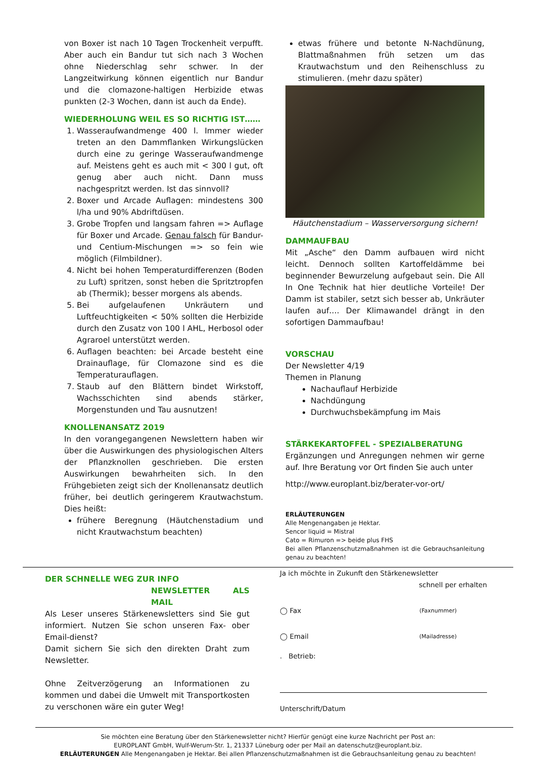von Boxer ist nach 10 Tagen Trockenheit verpufft. Aber auch ein Bandur tut sich nach 3 Wochen ohne Niederschlag sehr schwer. In der Langzeitwirkung können eigentlich nur Bandur und die clomazone-haltigen Herbizide etwas punkten (2-3 Wochen, dann ist auch da Ende).
WIEDERHOLUNG WEIL ES SO RICHTIG IST……
1. Wasseraufwandmenge 400 l. Immer wieder treten an den Dammflanken Wirkungslücken durch eine zu geringe Wasseraufwandmenge auf. Meistens geht es auch mit < 300 l gut, oft genug aber auch nicht. Dann muss nachgespritzt werden. Ist das sinnvoll?
2. Boxer und Arcade Auflagen: mindestens 300 l/ha und 90% Abdriftdüsen.
3. Grobe Tropfen und langsam fahren => Auflage für Boxer und Arcade. Genau falsch für Bandur- und Centium-Mischungen => so fein wie möglich (Filmbildner).
4. Nicht bei hohen Temperaturdifferenzen (Boden zu Luft) spritzen, sonst heben die Spritztropfen ab (Thermik); besser morgens als abends.
5. Bei aufgelaufenen Unkräutern und Luftfeuchtigkeiten < 50% sollten die Herbizide durch den Zusatz von 100 l AHL, Herbosol oder Agraroel unterstützt werden.
6. Auflagen beachten: bei Arcade besteht eine Drainauflage, für Clomazone sind es die Temperaturauflagen.
7. Staub auf den Blättern bindet Wirkstoff, Wachsschichten sind abends stärker, Morgenstunden und Tau ausnutzen!
KNOLLENANSATZ 2019
In den vorangegangenen Newslettern haben wir über die Auswirkungen des physiologischen Alters der Pflanzknollen geschrieben. Die ersten Auswirkungen bewahrheiten sich. In den Frühgebieten zeigt sich der Knollenansatz deutlich früher, bei deutlich geringerem Krautwachstum. Dies heißt:
frühere Beregnung (Häutchenstadium und nicht Krautwachstum beachten)
etwas frühere und betonte N-Nachdünung, Blattmaßnahmen früh setzen um das Krautwachstum und den Reihenschluss zu stimulieren. (mehr dazu später)
Häutchenstadium – Wasserversorgung sichern!
DAMMAUFBAU
Mit „Asche“ den Damm aufbauen wird nicht leicht. Dennoch sollten Kartoffeldämme bei beginnender Bewurzelung aufgebaut sein. Die All In One Technik hat hier deutliche Vorteile! Der Damm ist stabiler, setzt sich besser ab, Unkräuter laufen auf…. Der Klimawandel drängt in den sofortigen Dammaufbau!
VORSCHAU
Der Newsletter 4/19
Themen in Planung
Nachauflauf Herbizide
Nachdüngung
Durchwuchsbekämpfung im Mais
STÄRKEKARTOFFEL - SPEZIALBERATUNG
Ergänzungen und Anregungen nehmen wir gerne auf. Ihre Beratung vor Ort finden Sie auch unter
http://www.europlant.biz/berater-vor-ort/
ERLÄUTERUNGEN
Alle Mengenangaben je Hektar.
Sencor liquid = Mistral
Cato = Rimuron => beide plus FHS
Bei allen Pflanzenschutzmaßnahmen ist die Gebrauchsanleitung genau zu beachten!
DER SCHNELLE WEG ZUR INFO
NEWSLETTER ALS MAIL
Als Leser unseres Stärkenewsletters sind Sie gut informiert. Nutzen Sie schon unseren Fax- ober Email-dienst?
Damit sichern Sie sich den direkten Draht zum Newsletter.
Ohne Zeitverzögerung an Informationen zu kommen und dabei die Umwelt mit Transportkosten zu verschonen wäre ein guter Weg!
Ja ich möchte in Zukunft den Stärkenewsletter
schnell per erhalten
◯ Fax (Faxnummer)
◯ Email (Mailadresse)
. Betrieb:
Unterschrift/Datum
Sie möchten eine Beratung über den Stärkenewsletter nicht? Hierfür genügt eine kurze Nachricht per Post an:
EUROPLANT GmbH, Wulf-Werum-Str. 1, 21337 Lüneburg oder per Mail an datenschutz@europlant.biz.
ERLÄUTERUNGEN Alle Mengenangaben je Hektar. Bei allen Pflanzenschutzmaßnahmen ist die Gebrauchsanleitung genau zu beachten!